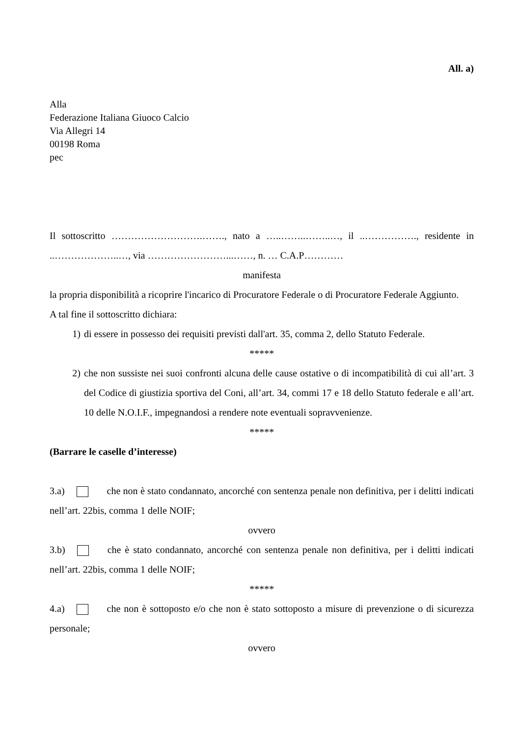All. a)
Alla
Federazione Italiana Giuoco Calcio
Via Allegri 14
00198 Roma
pec
Il sottoscritto ……………………….……., nato a …..……..……..…, il ..……………., residente in ..………………..…, via ……………………...……, n. … C.A.P…………
manifesta
la propria disponibilità a ricoprire l'incarico di Procuratore Federale o di Procuratore Federale Aggiunto.
A tal fine il sottoscritto dichiara:
1) di essere in possesso dei requisiti previsti dall'art. 35, comma 2, dello Statuto Federale.
*****
2) che non sussiste nei suoi confronti alcuna delle cause ostative o di incompatibilità di cui all’art. 3 del Codice di giustizia sportiva del Coni, all’art. 34, commi 17 e 18 dello Statuto federale e all’art. 10 delle N.O.I.F., impegnandosi a rendere note eventuali sopravvenienze.
*****
(Barrare le caselle d’interesse)
3.a) che non è stato condannato, ancorché con sentenza penale non definitiva, per i delitti indicati nell’art. 22bis, comma 1 delle NOIF;
ovvero
3.b) che è stato condannato, ancorché con sentenza penale non definitiva, per i delitti indicati nell’art. 22bis, comma 1 delle NOIF;
*****
4.a) che non è sottoposto e/o che non è stato sottoposto a misure di prevenzione o di sicurezza personale;
ovvero